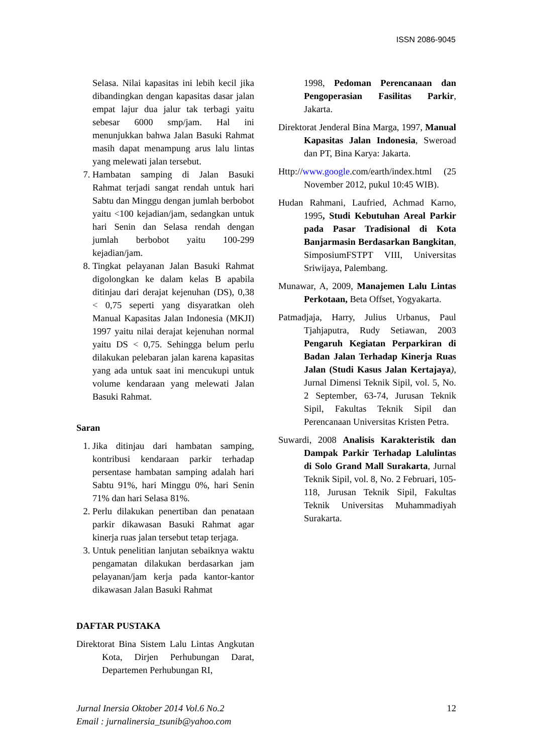ISSN 2086-9045
Selasa. Nilai kapasitas ini lebih kecil jika dibandingkan dengan kapasitas dasar jalan empat lajur dua jalur tak terbagi yaitu sebesar 6000 smp/jam. Hal ini menunjukkan bahwa Jalan Basuki Rahmat masih dapat menampung arus lalu lintas yang melewati jalan tersebut.
7. Hambatan samping di Jalan Basuki Rahmat terjadi sangat rendah untuk hari Sabtu dan Minggu dengan jumlah berbobot yaitu <100 kejadian/jam, sedangkan untuk hari Senin dan Selasa rendah dengan jumlah berbobot yaitu 100-299 kejadian/jam.
8. Tingkat pelayanan Jalan Basuki Rahmat digolongkan ke dalam kelas B apabila ditinjau dari derajat kejenuhan (DS), 0,38 < 0,75 seperti yang disyaratkan oleh Manual Kapasitas Jalan Indonesia (MKJI) 1997 yaitu nilai derajat kejenuhan normal yaitu DS < 0,75. Sehingga belum perlu dilakukan pelebaran jalan karena kapasitas yang ada untuk saat ini mencukupi untuk volume kendaraan yang melewati Jalan Basuki Rahmat.
Saran
1. Jika ditinjau dari hambatan samping, kontribusi kendaraan parkir terhadap persentase hambatan samping adalah hari Sabtu 91%, hari Minggu 0%, hari Senin 71% dan hari Selasa 81%.
2. Perlu dilakukan penertiban dan penataan parkir dikawasan Basuki Rahmat agar kinerja ruas jalan tersebut tetap terjaga.
3. Untuk penelitian lanjutan sebaiknya waktu pengamatan dilakukan berdasarkan jam pelayanan/jam kerja pada kantor-kantor dikawasan Jalan Basuki Rahmat
DAFTAR PUSTAKA
Direktorat Bina Sistem Lalu Lintas Angkutan Kota, Dirjen Perhubungan Darat, Departemen Perhubungan RI,
1998, Pedoman Perencanaan dan Pengoperasian Fasilitas Parkir, Jakarta.
Direktorat Jenderal Bina Marga, 1997, Manual Kapasitas Jalan Indonesia, Sweroad dan PT, Bina Karya: Jakarta.
Http://www.google.com/earth/index.html (25 November 2012, pukul 10:45 WIB).
Hudan Rahmani, Laufried, Achmad Karno, 1995, Studi Kebutuhan Areal Parkir pada Pasar Tradisional di Kota Banjarmasin Berdasarkan Bangkitan, SimposiumFSTPT VIII, Universitas Sriwijaya, Palembang.
Munawar, A, 2009, Manajemen Lalu Lintas Perkotaan, Beta Offset, Yogyakarta.
Patmadjaja, Harry, Julius Urbanus, Paul Tjahjaputra, Rudy Setiawan, 2003 Pengaruh Kegiatan Perparkiran di Badan Jalan Terhadap Kinerja Ruas Jalan (Studi Kasus Jalan Kertajaya), Jurnal Dimensi Teknik Sipil, vol. 5, No. 2 September, 63-74, Jurusan Teknik Sipil, Fakultas Teknik Sipil dan Perencanaan Universitas Kristen Petra.
Suwardi, 2008 Analisis Karakteristik dan Dampak Parkir Terhadap Lalulintas di Solo Grand Mall Surakarta, Jurnal Teknik Sipil, vol. 8, No. 2 Februari, 105-118, Jurusan Teknik Sipil, Fakultas Teknik Universitas Muhammadiyah Surakarta.
Jurnal Inersia Oktober 2014 Vol.6 No.2
Email : jurnalinersia_tsunib@yahoo.com
12